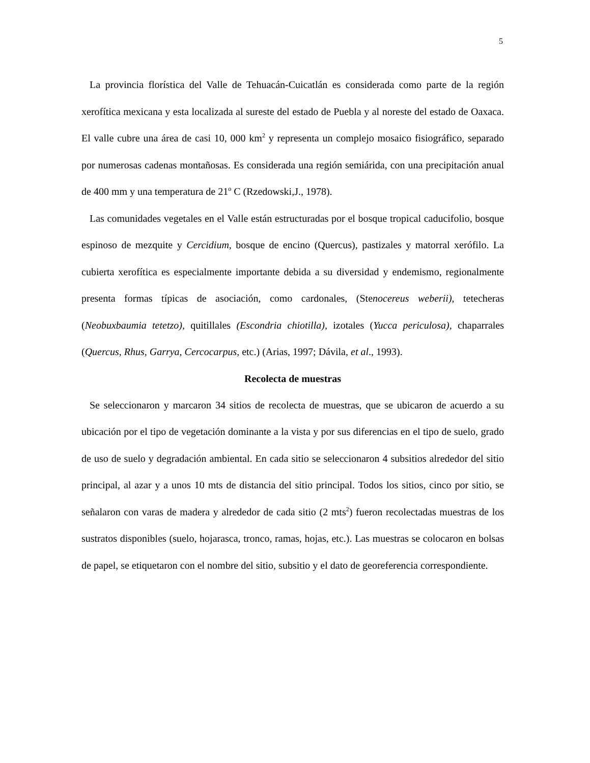5
La provincia florística del Valle de Tehuacán-Cuicatlán es considerada como parte de la región xerofítica mexicana y esta localizada al sureste del estado de Puebla y al noreste del estado de Oaxaca. El valle cubre una área de casi 10, 000 km<sup>2</sup> y representa un complejo mosaico fisiográfico, separado por numerosas cadenas montañosas. Es considerada una región semiárida, con una precipitación anual de 400 mm y una temperatura de 21<sup>o</sup> C (Rzedowski,J., 1978).
Las comunidades vegetales en el Valle están estructuradas por el bosque tropical caducifolio, bosque espinoso de mezquite y Cercidium, bosque de encino (Quercus), pastizales y matorral xerófilo. La cubierta xerofítica es especialmente importante debida a su diversidad y endemismo, regionalmente presenta formas típicas de asociación, como cardonales, (Stenocereus weberii), tetecheras (Neobuxbaumia tetetzo), quitillales (Escondria chiotilla), izotales (Yucca periculosa), chaparrales (Quercus, Rhus, Garrya, Cercocarpus, etc.) (Arias, 1997; Dávila, et al., 1993).
Recolecta de muestras
Se seleccionaron y marcaron 34 sitios de recolecta de muestras, que se ubicaron de acuerdo a su ubicación por el tipo de vegetación dominante a la vista y por sus diferencias en el tipo de suelo, grado de uso de suelo y degradación ambiental. En cada sitio se seleccionaron 4 subsitios alrededor del sitio principal, al azar y a unos 10 mts de distancia del sitio principal. Todos los sitios, cinco por sitio, se señalaron con varas de madera y alrededor de cada sitio (2 mts<sup>2</sup>) fueron recolectadas muestras de los sustratos disponibles (suelo, hojarasca, tronco, ramas, hojas, etc.). Las muestras se colocaron en bolsas de papel, se etiquetaron con el nombre del sitio, subsitio y el dato de georeferencia correspondiente.